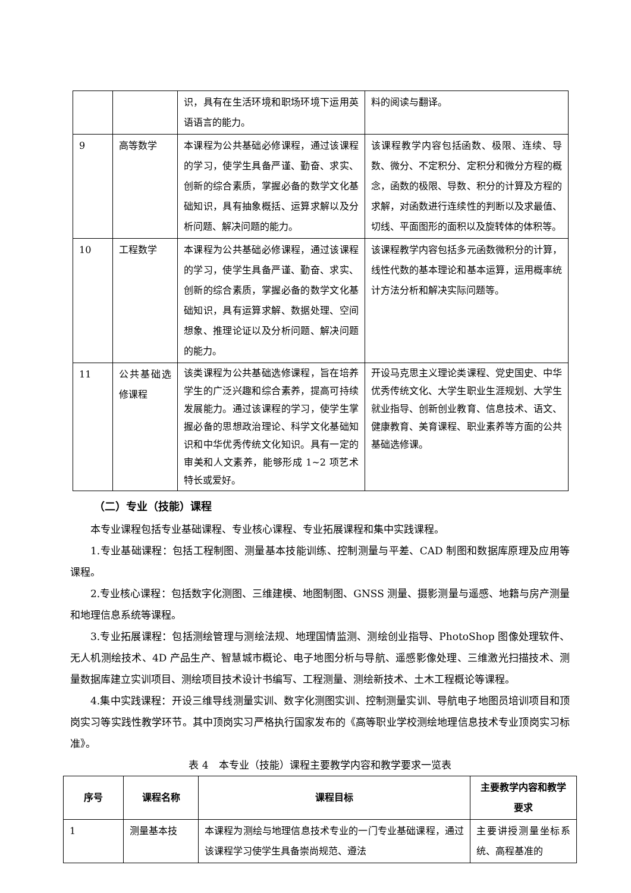| | | 识，具有在生活环境和职场环境下运用英语语言的能力。 | 料的阅读与翻译。 |
| 9 | 高等数学 | 本课程为公共基础必修课程，通过该课程的学习，使学生具备严谨、勤奋、求实、创新的综合素质，掌握必备的数学文化基础知识，具有抽象概括、运算求解以及分析问题、解决问题的能力。 | 该课程教学内容包括函数、极限、连续、导数、微分、不定积分、定积分和微分方程的概念，函数的极限、导数、积分的计算及方程的求解，对函数进行连续性的判断以及求最值、切线、平面图形的面积以及旋转体的体积等。 |
| 10 | 工程数学 | 本课程为公共基础必修课程，通过该课程的学习，使学生具备严谨、勤奋、求实、创新的综合素质，掌握必备的数学文化基础知识，具有运算求解、数据处理、空间想象、推理论证以及分析问题、解决问题的能力。 | 该课程教学内容包括多元函数微积分的计算，线性代数的基本理论和基本运算，运用概率统计方法分析和解决实际问题等。 |
| 11 | 公共基础选修课程 | 该类课程为公共基础选修课程，旨在培养学生的广泛兴趣和综合素养，提高可持续发展能力。通过该课程的学习，使学生掌握必备的思想政治理论、科学文化基础知识和中华优秀传统文化知识。具有一定的审美和人文素养，能够形成 1~2 项艺术特长或爱好。 | 开设马克思主义理论类课程、党史国史、中华优秀传统文化、大学生职业生涯规划、大学生就业指导、创新创业教育、信息技术、语文、健康教育、美育课程、职业素养等方面的公共基础选修课。 |
（二）专业（技能）课程
本专业课程包括专业基础课程、专业核心课程、专业拓展课程和集中实践课程。
1.专业基础课程：包括工程制图、测量基本技能训练、控制测量与平差、CAD 制图和数据库原理及应用等课程。
2.专业核心课程：包括数字化测图、三维建模、地图制图、GNSS 测量、摄影测量与遥感、地籍与房产测量和地理信息系统等课程。
3.专业拓展课程：包括测绘管理与测绘法规、地理国情监测、测绘创业指导、PhotoShop 图像处理软件、无人机测绘技术、4D 产品生产、智慧城市概论、电子地图分析与导航、遥感影像处理、三维激光扫描技术、测量数据库建立实训项目、测绘项目技术设计书编写、工程测量、测绘新技术、土木工程概论等课程。
4.集中实践课程：开设三维导线测量实训、数字化测图实训、控制测量实训、导航电子地图员培训项目和顶岗实习等实践性教学环节。其中顶岗实习严格执行国家发布的《高等职业学校测绘地理信息技术专业顶岗实习标准》。
表 4　本专业（技能）课程主要教学内容和教学要求一览表
| 序号 | 课程名称 | 课程目标 | 主要教学内容和教学要求 |
| --- | --- | --- | --- |
| 1 | 测量基本技 | 本课程为测绘与地理信息技术专业的一门专业基础课程，通过该课程学习使学生具备崇尚规范、遵法 | 主要讲授测量坐标系统、高程基准的 |